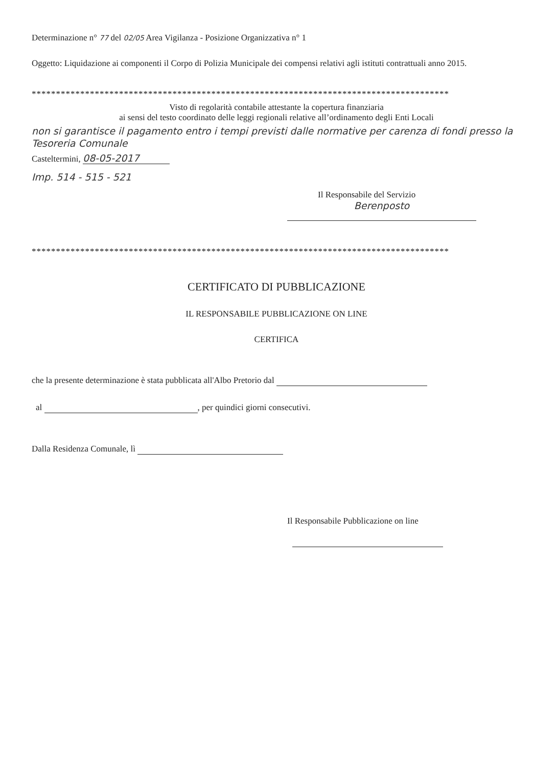Determinazione n° 77 del 02/05 Area Vigilanza - Posizione Organizzativa n° 1
Oggetto: Liquidazione ai componenti il Corpo di Polizia Municipale dei compensi relativi agli istituti contrattuali anno 2015.
**************************************************************************************
Visto di regolarità contabile attestante la copertura finanziaria
ai sensi del testo coordinato delle leggi regionali relative all’ordinamento degli Enti Locali
non si garantisce il pagamento entro i tempi previsti dalle normative per carenza di fondi presso la Tesoreria Comunale
Casteltermini, 08-05-2017
Imp. 514 - 515 - 521
Il Responsabile del Servizio
Berenposto
**************************************************************************************
CERTIFICATO DI PUBBLICAZIONE
IL RESPONSABILE PUBBLICAZIONE ON LINE
CERTIFICA
che la presente determinazione è stata pubblicata all'Albo Pretorio dal
al , per quindici giorni consecutivi.
Dalla Residenza Comunale, lì
Il Responsabile Pubblicazione on line